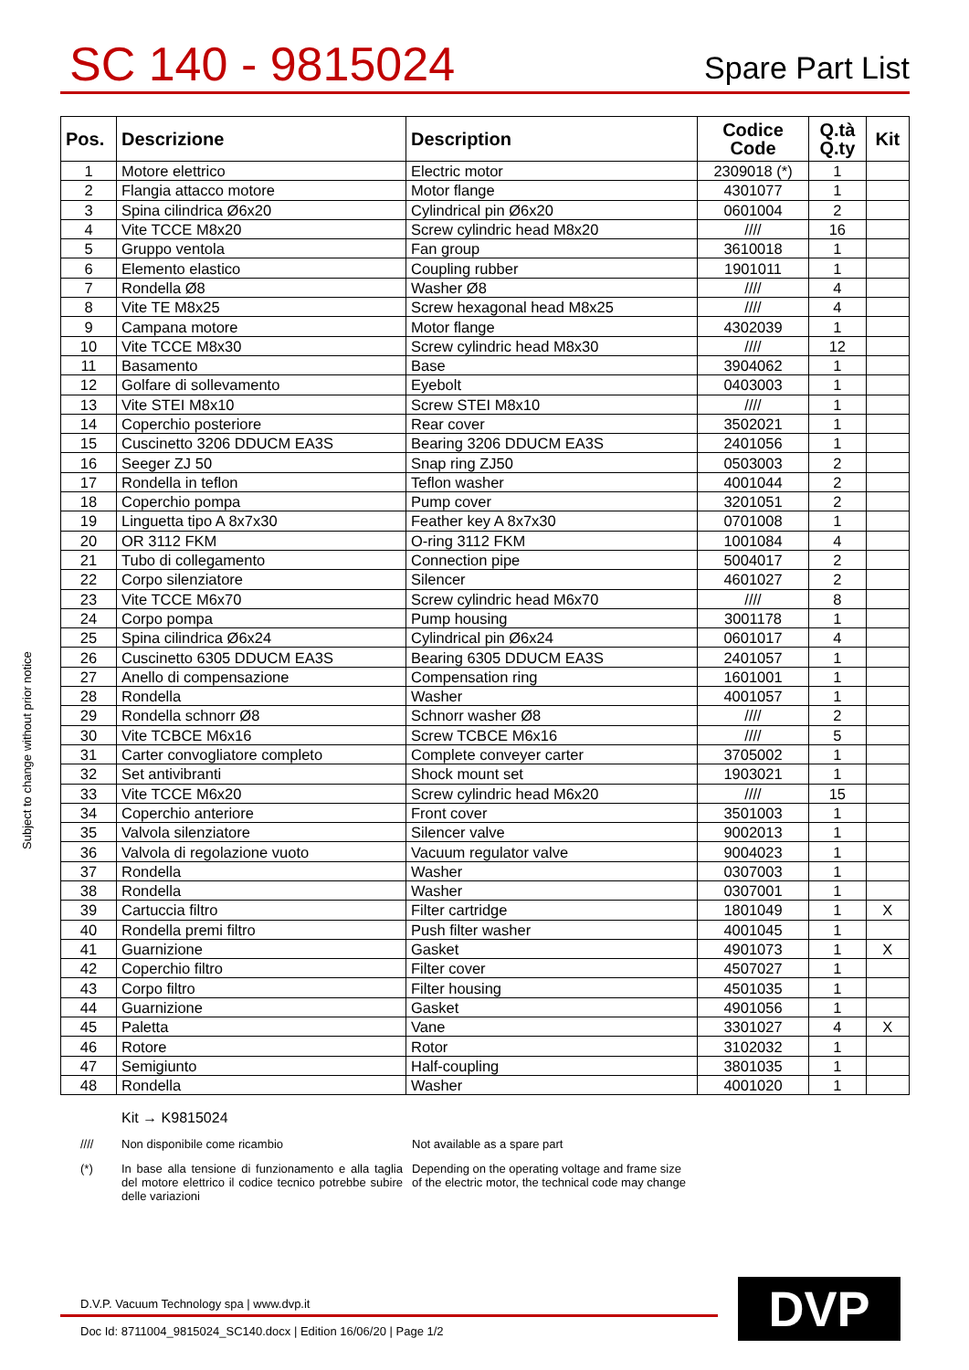SC 140 - 9815024
Spare Part List
Subject to change without prior notice
| Pos. | Descrizione | Description | Codice Code | Q.tà Q.ty | Kit |
| --- | --- | --- | --- | --- | --- |
| 1 | Motore elettrico | Electric motor | 2309018 (*) | 1 | |
| 2 | Flangia attacco motore | Motor flange | 4301077 | 1 | |
| 3 | Spina cilindrica Ø6x20 | Cylindrical pin Ø6x20 | 0601004 | 2 | |
| 4 | Vite TCCE M8x20 | Screw cylindric head M8x20 | //// | 16 | |
| 5 | Gruppo ventola | Fan group | 3610018 | 1 | |
| 6 | Elemento elastico | Coupling rubber | 1901011 | 1 | |
| 7 | Rondella Ø8 | Washer Ø8 | //// | 4 | |
| 8 | Vite TE M8x25 | Screw hexagonal head M8x25 | //// | 4 | |
| 9 | Campana motore | Motor flange | 4302039 | 1 | |
| 10 | Vite TCCE M8x30 | Screw cylindric head M8x30 | //// | 12 | |
| 11 | Basamento | Base | 3904062 | 1 | |
| 12 | Golfare di sollevamento | Eyebolt | 0403003 | 1 | |
| 13 | Vite STEI M8x10 | Screw STEI M8x10 | //// | 1 | |
| 14 | Coperchio posteriore | Rear cover | 3502021 | 1 | |
| 15 | Cuscinetto 3206 DDUCM EA3S | Bearing 3206 DDUCM EA3S | 2401056 | 1 | |
| 16 | Seeger ZJ 50 | Snap ring ZJ50 | 0503003 | 2 | |
| 17 | Rondella in teflon | Teflon washer | 4001044 | 2 | |
| 18 | Coperchio pompa | Pump cover | 3201051 | 2 | |
| 19 | Linguetta tipo A 8x7x30 | Feather key A 8x7x30 | 0701008 | 1 | |
| 20 | OR 3112 FKM | O-ring 3112 FKM | 1001084 | 4 | |
| 21 | Tubo di collegamento | Connection pipe | 5004017 | 2 | |
| 22 | Corpo silenziatore | Silencer | 4601027 | 2 | |
| 23 | Vite TCCE M6x70 | Screw cylindric head M6x70 | //// | 8 | |
| 24 | Corpo pompa | Pump housing | 3001178 | 1 | |
| 25 | Spina cilindrica Ø6x24 | Cylindrical pin Ø6x24 | 0601017 | 4 | |
| 26 | Cuscinetto 6305 DDUCM EA3S | Bearing 6305 DDUCM EA3S | 2401057 | 1 | |
| 27 | Anello di compensazione | Compensation ring | 1601001 | 1 | |
| 28 | Rondella | Washer | 4001057 | 1 | |
| 29 | Rondella schnorr Ø8 | Schnorr washer Ø8 | //// | 2 | |
| 30 | Vite TCBCE M6x16 | Screw TCBCE M6x16 | //// | 5 | |
| 31 | Carter convogliatore completo | Complete conveyer carter | 3705002 | 1 | |
| 32 | Set antivibranti | Shock mount set | 1903021 | 1 | |
| 33 | Vite TCCE M6x20 | Screw cylindric head M6x20 | //// | 15 | |
| 34 | Coperchio anteriore | Front cover | 3501003 | 1 | |
| 35 | Valvola silenziatore | Silencer valve | 9002013 | 1 | |
| 36 | Valvola di regolazione vuoto | Vacuum regulator valve | 9004023 | 1 | |
| 37 | Rondella | Washer | 0307003 | 1 | |
| 38 | Rondella | Washer | 0307001 | 1 | |
| 39 | Cartuccia filtro | Filter cartridge | 1801049 | 1 | X |
| 40 | Rondella premi filtro | Push filter washer | 4001045 | 1 | |
| 41 | Guarnizione | Gasket | 4901073 | 1 | X |
| 42 | Coperchio filtro | Filter cover | 4507027 | 1 | |
| 43 | Corpo filtro | Filter housing | 4501035 | 1 | |
| 44 | Guarnizione | Gasket | 4901056 | 1 | |
| 45 | Paletta | Vane | 3301027 | 4 | X |
| 46 | Rotore | Rotor | 3102032 | 1 | |
| 47 | Semigiunto | Half-coupling | 3801035 | 1 | |
| 48 | Rondella | Washer | 4001020 | 1 | |
Kit → K9815024
//// Non disponibile come ricambio Not available as a spare part
(*) In base alla tensione di funzionamento e alla taglia del motore elettrico il codice tecnico potrebbe subire delle variazioni
Depending on the operating voltage and frame size of the electric motor, the technical code may change
D.V.P. Vacuum Technology spa | www.dvp.it
Doc Id: 8711004_9815024_SC140.docx | Edition 16/06/20 | Page 1/2
DVP